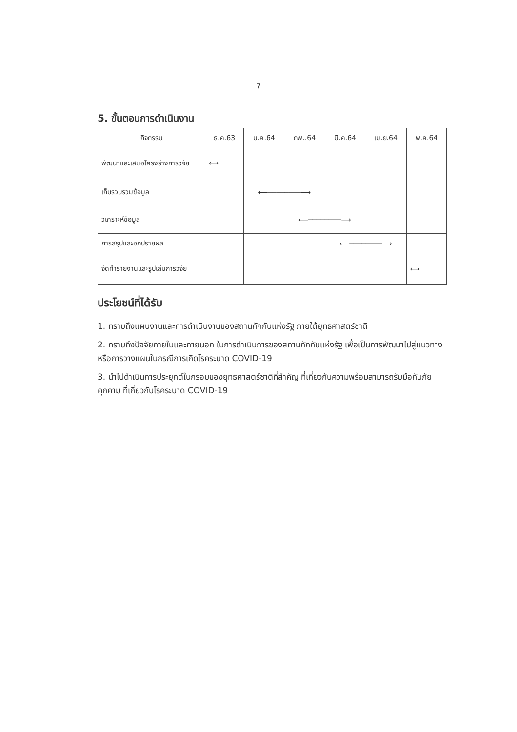7
5. ขั้นตอนการดำเนินงาน
| กิจกรรม | ธ.ค.63 | ม.ค.64 | กพ..64 | มี.ค.64 | เม.ย.64 | พ.ค.64 |
| --- | --- | --- | --- | --- | --- | --- |
| พัฒนาและเสนอโครงร่างการวิจัย | ⟷ | | | | | |
| เก็บรวบรวมข้อมูล | | ⟵────────⟶ | | | | |
| วิเคราะห์ข้อมูล | | | ⟵────────⟶ | | | |
| การสรุปและอภิปรายผล | | | | ⟵────────⟶ | | |
| จัดทำรายงานและรูปเล่มการวิจัย | | | | | | ⟷ |
ประโยชน์ที่ได้รับ
1. ทราบถึงแผนงานและการดำเนินงานของสถานกักกันแห่งรัฐ ภายใต้ยุทธศาสตร์ชาติ
2. ทราบถึงปัจจัยภายในและภายนอก ในการดำเนินการของสถานกักกันแห่งรัฐ เพื่อเป็นการพัฒนาไปสู่แนวทางหรือการวางแผนในกรณีการเกิดโรคระบาด COVID-19
3. นำไปดำเนินการประยุกต์ในกรอบของยุทธศาสตร์ชาติที่สำคัญ ที่เกี่ยวกับความพร้อมสามารถรับมือกับภัยคุกคาม ที่เกี่ยวกับโรคระบาด COVID-19